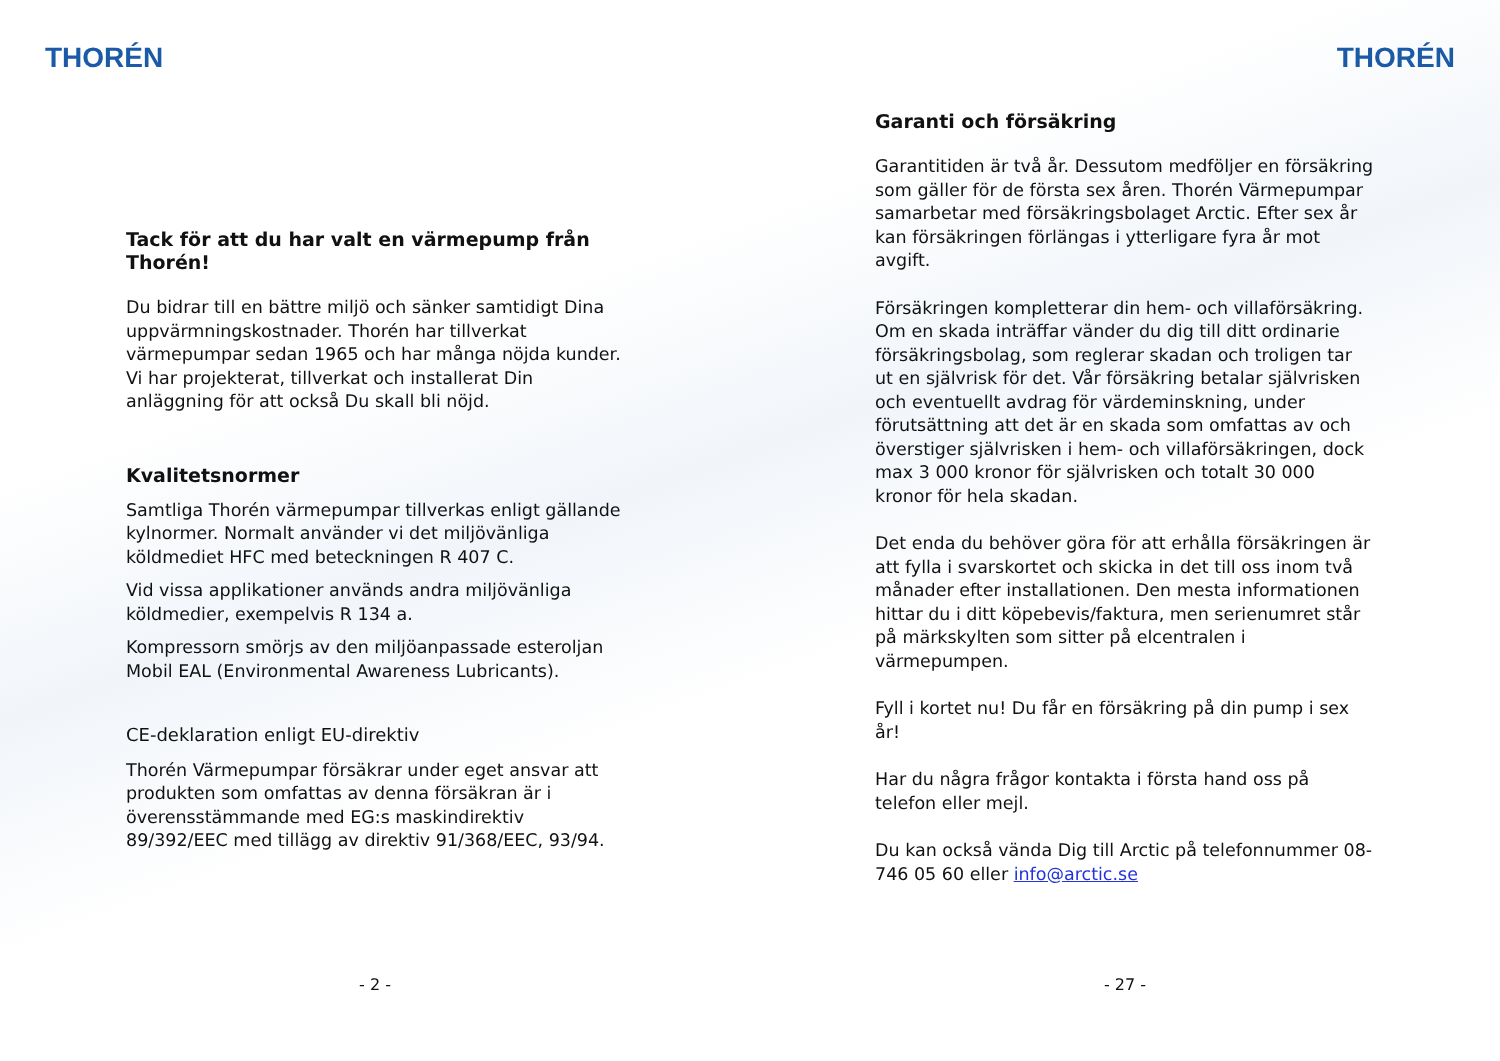THORÉN
Tack för att du har valt en värmepump från Thorén!
Du bidrar till en bättre miljö och sänker samtidigt Dina uppvärmningskostnader. Thorén har tillverkat värmepumpar sedan 1965 och har många nöjda kunder. Vi har projekterat, tillverkat och installerat Din anläggning för att också Du skall bli nöjd.
Kvalitetsnormer
Samtliga Thorén värmepumpar tillverkas enligt gällande kylnormer. Normalt använder vi det miljövänliga köldmediet HFC med beteckningen R 407 C.
Vid vissa applikationer används andra miljövänliga köldmedier, exempelvis R 134 a.
Kompressorn smörjs av den miljöanpassade esteroljan Mobil EAL (Environmental Awareness Lubricants).
CE-deklaration enligt EU-direktiv
Thorén Värmepumpar försäkrar under eget ansvar att produkten som omfattas av denna försäkran är i överensstämmande med EG:s maskindirektiv 89/392/EEC med tillägg av direktiv 91/368/EEC, 93/94.
- 2 -
THORÉN
Garanti och försäkring
Garantitiden är två år. Dessutom medföljer en försäkring som gäller för de första sex åren. Thorén Värmepumpar samarbetar med försäkringsbolaget Arctic. Efter sex år kan försäkringen förlängas i ytterligare fyra år mot avgift.
Försäkringen kompletterar din hem- och villaförsäkring. Om en skada inträffar vänder du dig till ditt ordinarie försäkringsbolag, som reglerar skadan och troligen tar ut en självrisk för det. Vår försäkring betalar självrisken och eventuellt avdrag för värdeminskning, under förutsättning att det är en skada som omfattas av och överstiger självrisken i hem- och villaförsäkringen, dock max 3 000 kronor för självrisken och totalt 30 000 kronor för hela skadan.
Det enda du behöver göra för att erhålla försäkringen är att fylla i svarskortet och skicka in det till oss inom två månader efter installationen. Den mesta informationen hittar du i ditt köpebevis/faktura, men serienumret står på märkskylten som sitter på elcentralen i värmepumpen.
Fyll i kortet nu! Du får en försäkring på din pump i sex år!
Har du några frågor kontakta i första hand oss på telefon eller mejl.
Du kan också vända Dig till Arctic på telefonnummer 08-746 05 60 eller info@arctic.se
- 27 -